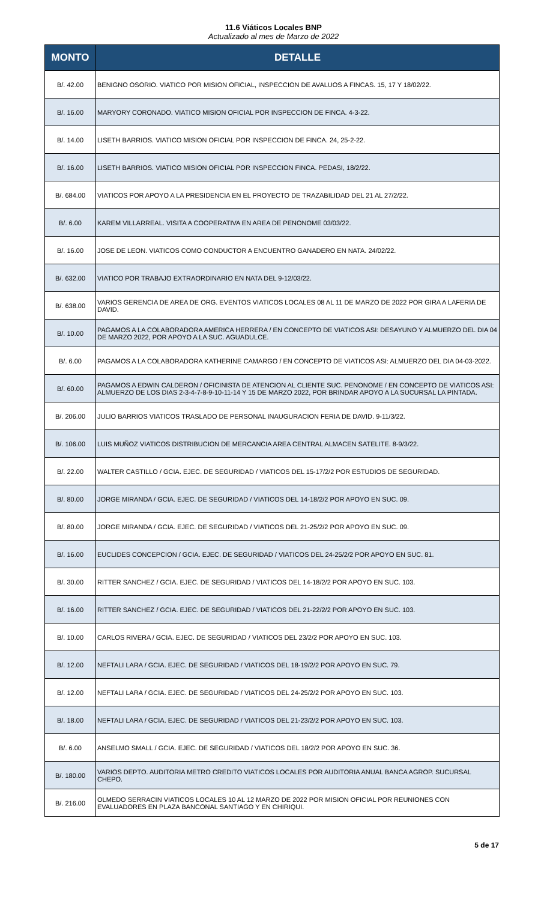11.6 Viáticos Locales BNP
Actualizado al mes de Marzo de 2022
| MONTO | DETALLE |
| --- | --- |
| B/. 42.00 | BENIGNO OSORIO. VIATICO POR MISION OFICIAL, INSPECCION DE AVALUOS A FINCAS. 15, 17 Y 18/02/22. |
| B/. 16.00 | MARYORY CORONADO. VIATICO MISION OFICIAL POR INSPECCION DE FINCA. 4-3-22. |
| B/. 14.00 | LISETH BARRIOS. VIATICO MISION OFICIAL POR INSPECCION DE FINCA. 24, 25-2-22. |
| B/. 16.00 | LISETH BARRIOS. VIATICO MISION OFICIAL POR INSPECCION FINCA. PEDASI, 18/2/22. |
| B/. 684.00 | VIATICOS POR APOYO A LA PRESIDENCIA EN EL PROYECTO DE TRAZABILIDAD DEL 21 AL 27/2/22. |
| B/. 6.00 | KAREM VILLARREAL. VISITA A COOPERATIVA EN AREA DE PENONOME 03/03/22. |
| B/. 16.00 | JOSE DE LEON. VIATICOS COMO CONDUCTOR A ENCUENTRO GANADERO EN NATA. 24/02/22. |
| B/. 632.00 | VIATICO POR TRABAJO EXTRAORDINARIO EN NATA DEL 9-12/03/22. |
| B/. 638.00 | VARIOS GERENCIA DE AREA DE ORG. EVENTOS VIATICOS LOCALES 08 AL 11 DE MARZO DE 2022 POR GIRA A LAFERIA DE DAVID. |
| B/. 10.00 | PAGAMOS A LA COLABORADORA AMERICA HERRERA / EN CONCEPTO DE VIATICOS ASI: DESAYUNO Y ALMUERZO DEL DIA 04 DE MARZO 2022, POR APOYO A LA SUC. AGUADULCE. |
| B/. 6.00 | PAGAMOS A LA COLABORADORA KATHERINE CAMARGO / EN CONCEPTO DE VIATICOS ASI: ALMUERZO DEL DIA 04-03-2022. |
| B/. 60.00 | PAGAMOS A EDWIN CALDERON / OFICINISTA DE ATENCION AL CLIENTE SUC. PENONOME / EN CONCEPTO DE VIATICOS ASI: ALMUERZO DE LOS DIAS 2-3-4-7-8-9-10-11-14 Y 15 DE MARZO 2022, POR BRINDAR APOYO A LA SUCURSAL LA PINTADA. |
| B/. 206.00 | JULIO BARRIOS VIATICOS TRASLADO DE PERSONAL INAUGURACION FERIA DE DAVID. 9-11/3/22. |
| B/. 106.00 | LUIS MUÑOZ VIATICOS DISTRIBUCION DE MERCANCIA AREA CENTRAL ALMACEN SATELITE. 8-9/3/22. |
| B/. 22.00 | WALTER CASTILLO / GCIA. EJEC. DE SEGURIDAD / VIATICOS DEL 15-17/2/2 POR ESTUDIOS DE SEGURIDAD. |
| B/. 80.00 | JORGE MIRANDA / GCIA. EJEC. DE SEGURIDAD / VIATICOS DEL 14-18/2/2 POR APOYO EN SUC. 09. |
| B/. 80.00 | JORGE MIRANDA / GCIA. EJEC. DE SEGURIDAD / VIATICOS DEL 21-25/2/2 POR APOYO EN SUC. 09. |
| B/. 16.00 | EUCLIDES CONCEPCION / GCIA. EJEC. DE SEGURIDAD / VIATICOS DEL 24-25/2/2 POR APOYO EN SUC. 81. |
| B/. 30.00 | RITTER SANCHEZ / GCIA. EJEC. DE SEGURIDAD / VIATICOS DEL 14-18/2/2 POR APOYO EN SUC. 103. |
| B/. 16.00 | RITTER SANCHEZ / GCIA. EJEC. DE SEGURIDAD / VIATICOS DEL 21-22/2/2 POR APOYO EN SUC. 103. |
| B/. 10.00 | CARLOS RIVERA / GCIA. EJEC. DE SEGURIDAD / VIATICOS DEL 23/2/2 POR APOYO EN SUC. 103. |
| B/. 12.00 | NEFTALI LARA / GCIA. EJEC. DE SEGURIDAD / VIATICOS DEL 18-19/2/2 POR APOYO EN SUC. 79. |
| B/. 12.00 | NEFTALI LARA / GCIA. EJEC. DE SEGURIDAD / VIATICOS DEL 24-25/2/2 POR APOYO EN SUC. 103. |
| B/. 18.00 | NEFTALI LARA / GCIA. EJEC. DE SEGURIDAD / VIATICOS DEL 21-23/2/2 POR APOYO EN SUC. 103. |
| B/. 6.00 | ANSELMO SMALL / GCIA. EJEC. DE SEGURIDAD / VIATICOS DEL 18/2/2 POR APOYO EN SUC. 36. |
| B/. 180.00 | VARIOS DEPTO. AUDITORIA METRO CREDITO VIATICOS LOCALES POR AUDITORIA ANUAL BANCA AGROP. SUCURSAL CHEPO. |
| B/. 216.00 | OLMEDO SERRACIN VIATICOS LOCALES 10 AL 12 MARZO DE 2022 POR MISION OFICIAL POR REUNIONES CON EVALUADORES EN PLAZA BANCONAL SANTIAGO Y EN CHIRIQUI. |
5 de 17